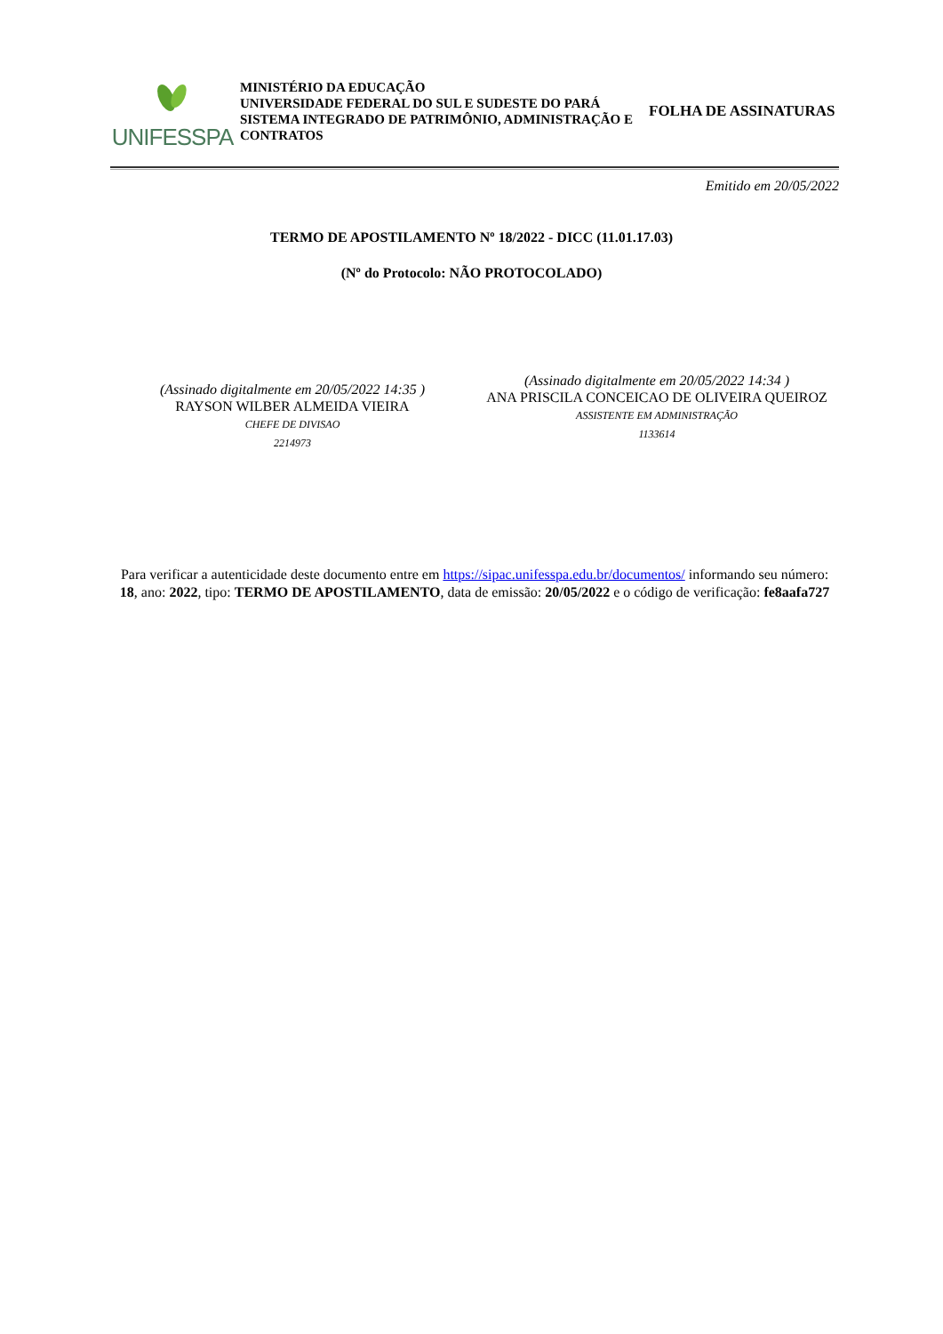UNIFESSPA
MINISTÉRIO DA EDUCAÇÃO
UNIVERSIDADE FEDERAL DO SUL E SUDESTE DO PARÁ
SISTEMA INTEGRADO DE PATRIMÔNIO, ADMINISTRAÇÃO E CONTRATOS
FOLHA DE ASSINATURAS
Emitido em 20/05/2022
TERMO DE APOSTILAMENTO Nº 18/2022 - DICC (11.01.17.03)
(Nº do Protocolo: NÃO PROTOCOLADO)
(Assinado digitalmente em 20/05/2022 14:35 )
RAYSON WILBER ALMEIDA VIEIRA
CHEFE DE DIVISAO
2214973
(Assinado digitalmente em 20/05/2022 14:34 )
ANA PRISCILA CONCEICAO DE OLIVEIRA QUEIROZ
ASSISTENTE EM ADMINISTRAÇÃO
1133614
Para verificar a autenticidade deste documento entre em https://sipac.unifesspa.edu.br/documentos/ informando seu número: 18, ano: 2022, tipo: TERMO DE APOSTILAMENTO, data de emissão: 20/05/2022 e o código de verificação: fe8aafa727